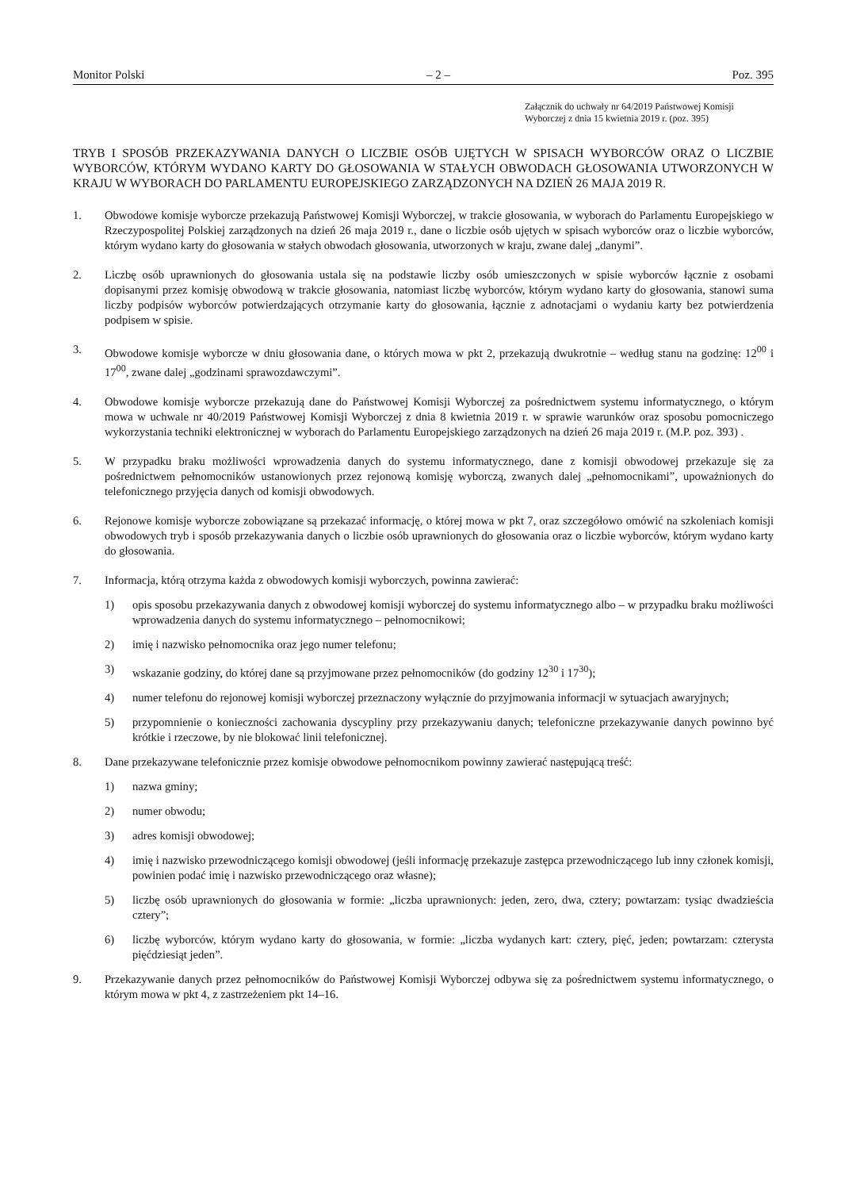Monitor Polski – 2 – Poz. 395
Załącznik do uchwały nr 64/2019 Państwowej Komisji Wyborczej z dnia 15 kwietnia 2019 r. (poz. 395)
TRYB I SPOSÓB PRZEKAZYWANIA DANYCH O LICZBIE OSÓB UJĘTYCH W SPISACH WYBORCÓW ORAZ O LICZBIE WYBORCÓW, KTÓRYM WYDANO KARTY DO GŁOSOWANIA W STAŁYCH OBWODACH GŁOSOWANIA UTWORZONYCH W KRAJU W WYBORACH DO PARLAMENTU EUROPEJSKIEGO ZARZĄDZONYCH NA DZIEŃ 26 MAJA 2019 R.
1. Obwodowe komisje wyborcze przekazują Państwowej Komisji Wyborczej, w trakcie głosowania, w wyborach do Parlamentu Europejskiego w Rzeczypospolitej Polskiej zarządzonych na dzień 26 maja 2019 r., dane o liczbie osób ujętych w spisach wyborców oraz o liczbie wyborców, którym wydano karty do głosowania w stałych obwodach głosowania, utworzonych w kraju, zwane dalej „danymi”.
2. Liczbę osób uprawnionych do głosowania ustala się na podstawie liczby osób umieszczonych w spisie wyborców łącznie z osobami dopisanymi przez komisję obwodową w trakcie głosowania, natomiast liczbę wyborców, którym wydano karty do głosowania, stanowi suma liczby podpisów wyborców potwierdzających otrzymanie karty do głosowania, łącznie z adnotacjami o wydaniu karty bez potwierdzenia podpisem w spisie.
3. Obwodowe komisje wyborcze w dniu głosowania dane, o których mowa w pkt 2, przekazują dwukrotnie – według stanu na godzinę: 12<sup>00</sup> i 17<sup>00</sup>, zwane dalej „godzinami sprawozdawczymi”.
4. Obwodowe komisje wyborcze przekazują dane do Państwowej Komisji Wyborczej za pośrednictwem systemu informatycznego, o którym mowa w uchwale nr 40/2019 Państwowej Komisji Wyborczej z dnia 8 kwietnia 2019 r. w sprawie warunków oraz sposobu pomocniczego wykorzystania techniki elektronicznej w wyborach do Parlamentu Europejskiego zarządzonych na dzień 26 maja 2019 r. (M.P. poz. 393) .
5. W przypadku braku możliwości wprowadzenia danych do systemu informatycznego, dane z komisji obwodowej przekazuje się za pośrednictwem pełnomocników ustanowionych przez rejonową komisję wyborczą, zwanych dalej „pełnomocnikami”, upoważnionych do telefonicznego przyjęcia danych od komisji obwodowych.
6. Rejonowe komisje wyborcze zobowiązane są przekazać informację, o której mowa w pkt 7, oraz szczegółowo omówić na szkoleniach komisji obwodowych tryb i sposób przekazywania danych o liczbie osób uprawnionych do głosowania oraz o liczbie wyborców, którym wydano karty do głosowania.
7. Informacja, którą otrzyma każda z obwodowych komisji wyborczych, powinna zawierać:
1) opis sposobu przekazywania danych z obwodowej komisji wyborczej do systemu informatycznego albo – w przypadku braku możliwości wprowadzenia danych do systemu informatycznego – pełnomocnikowi;
2) imię i nazwisko pełnomocnika oraz jego numer telefonu;
3) wskazanie godziny, do której dane są przyjmowane przez pełnomocników (do godziny 12<sup>30</sup> i 17<sup>30</sup>);
4) numer telefonu do rejonowej komisji wyborczej przeznaczony wyłącznie do przyjmowania informacji w sytuacjach awaryjnych;
5) przypomnienie o konieczności zachowania dyscypliny przy przekazywaniu danych; telefoniczne przekazywanie danych powinno być krótkie i rzeczowe, by nie blokować linii telefonicznej.
8. Dane przekazywane telefonicznie przez komisje obwodowe pełnomocnikom powinny zawierać następującą treść:
1) nazwa gminy;
2) numer obwodu;
3) adres komisji obwodowej;
4) imię i nazwisko przewodniczącego komisji obwodowej (jeśli informację przekazuje zastępca przewodniczącego lub inny członek komisji, powinien podać imię i nazwisko przewodniczącego oraz własne);
5) liczbę osób uprawnionych do głosowania w formie: „liczba uprawnionych: jeden, zero, dwa, cztery; powtarzam: tysiąc dwadzieścia cztery”;
6) liczbę wyborców, którym wydano karty do głosowania, w formie: „liczba wydanych kart: cztery, pięć, jeden; powtarzam: czterysta pięćdziesiąt jeden”.
9. Przekazywanie danych przez pełnomocników do Państwowej Komisji Wyborczej odbywa się za pośrednictwem systemu informatycznego, o którym mowa w pkt 4, z zastrzeżeniem pkt 14–16.